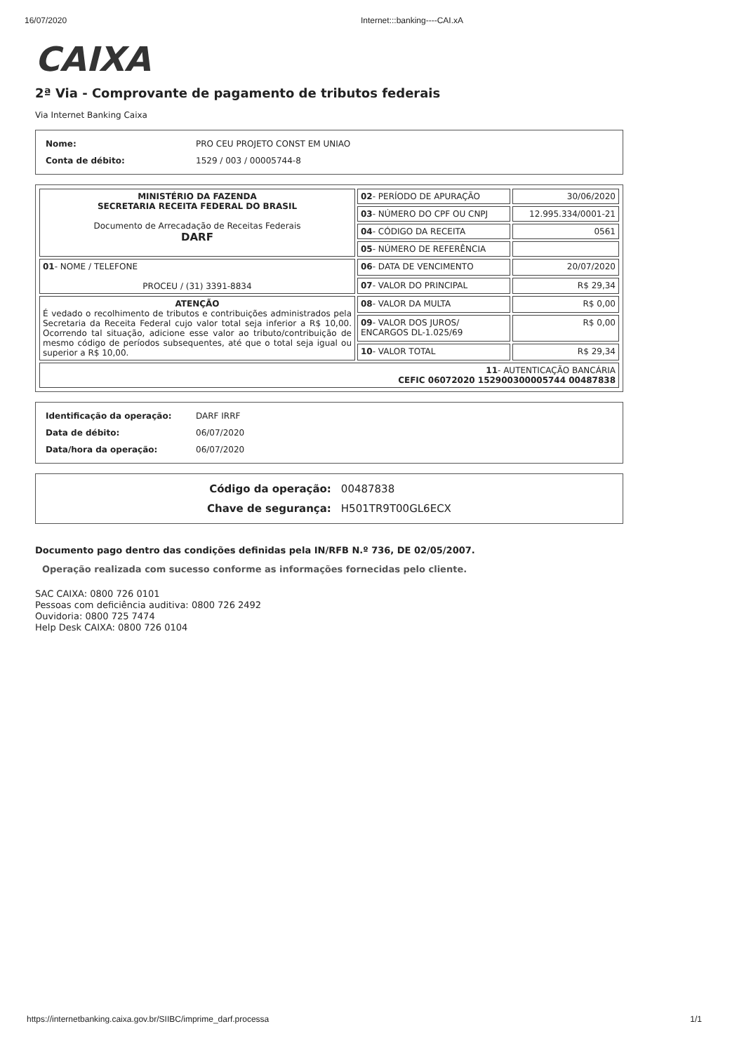16/07/2020 Internet:::banking----CAI.xA
CAIXA
2ª Via - Comprovante de pagamento de tributos federais
Via Internet Banking Caixa
| Nome: | PRO CEU PROJETO CONST EM UNIAO |
| Conta de débito: | 1529 / 003 / 00005744-8 |
| MINISTÉRIO DA FAZENDA SECRETARIA RECEITA FEDERAL DO BRASIL Documento de Arrecadação de Receitas Federais DARF | 02 - PERÍODO DE APURAÇÃO | 30/06/2020 |
| | 03 - NÚMERO DO CPF OU CNPJ | 12.995.334/0001-21 |
| | 04 - CÓDIGO DA RECEITA | 0561 |
| | 05 - NÚMERO DE REFERÊNCIA | |
| 01 - NOME / TELEFONE PROCEU / (31) 3391-8834 | 06 - DATA DE VENCIMENTO | 20/07/2020 |
| | 07 - VALOR DO PRINCIPAL | R$ 29,34 |
| ATENÇÃO É vedado o recolhimento de tributos e contribuições administrados pela Secretaria da Receita Federal cujo valor total seja inferior a R$ 10,00. Ocorrendo tal situação, adicione esse valor ao tributo/contribuição de mesmo código de períodos subsequentes, até que o total seja igual ou superior a R$ 10,00. | 08 - VALOR DA MULTA | R$ 0,00 |
| | 09 - VALOR DOS JUROS/ ENCARGOS DL-1.025/69 | R$ 0,00 |
| | 10 - VALOR TOTAL | R$ 29,34 |
| 11 - AUTENTICAÇÃO BANCÁRIA CEFIC 06072020 152900300005744 00487838 | | |
| Identificação da operação: | DARF IRRF |
| Data de débito: | 06/07/2020 |
| Data/hora da operação: | 06/07/2020 |
| Código da operação: | 00487838 |
| Chave de segurança: | H501TR9T00GL6ECX |
Documento pago dentro das condições definidas pela IN/RFB N.º 736, DE 02/05/2007.
Operação realizada com sucesso conforme as informações fornecidas pelo cliente.
SAC CAIXA: 0800 726 0101
Pessoas com deficiência auditiva: 0800 726 2492
Ouvidoria: 0800 725 7474
Help Desk CAIXA: 0800 726 0104
https://internetbanking.caixa.gov.br/SIIBC/imprime_darf.processa 1/1